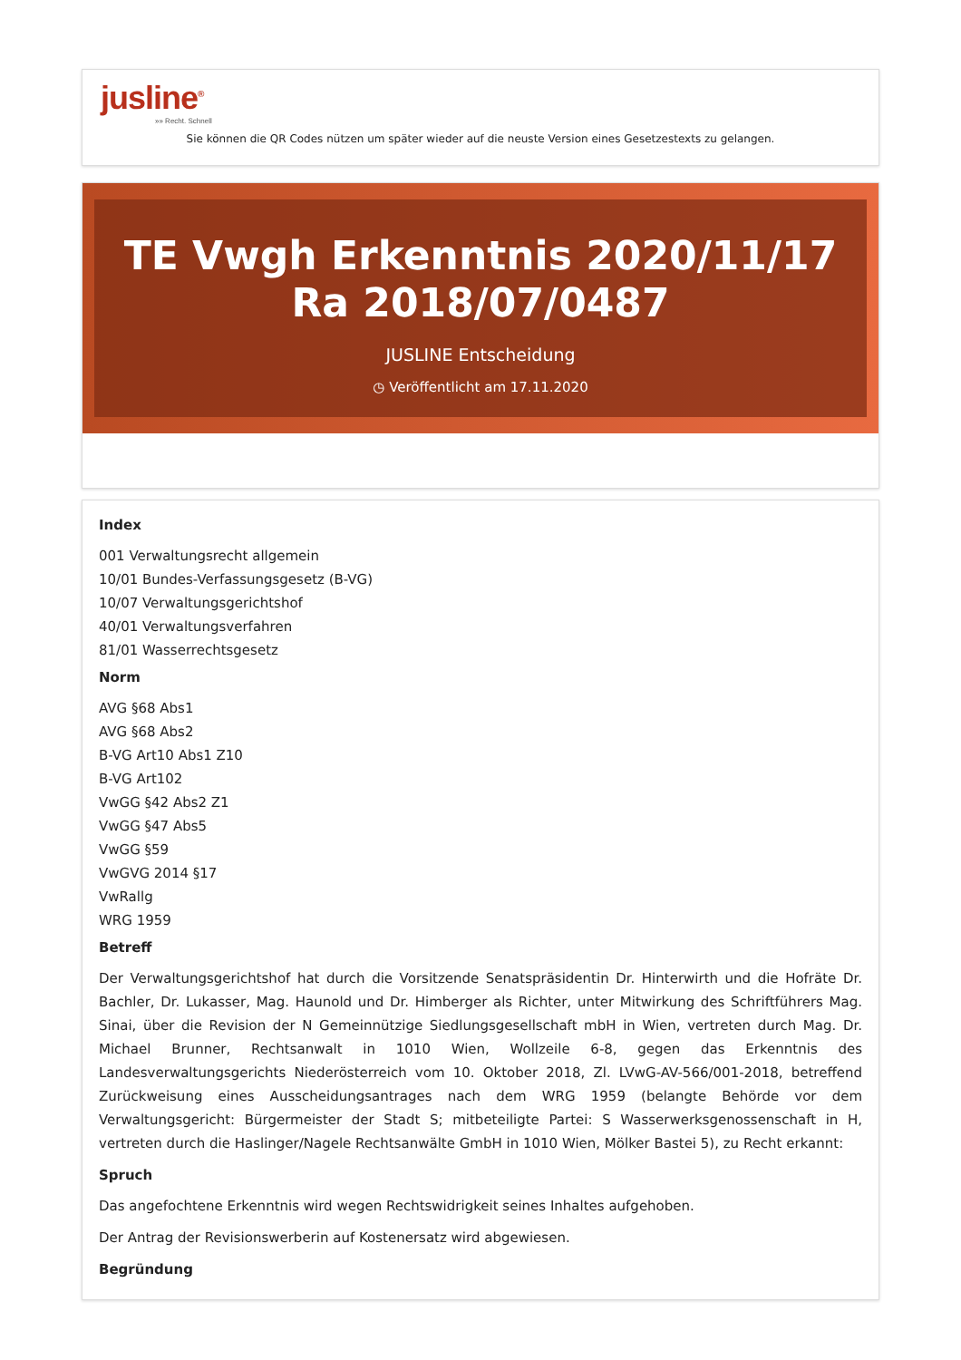jusline<sup>®</sup>
»» Recht. Schnell
Sie können die QR Codes nützen um später wieder auf die neuste Version eines Gesetzestexts zu gelangen.
TE Vwgh Erkenntnis 2020/11/17 Ra 2018/07/0487
JUSLINE Entscheidung
◷ Veröffentlicht am 17.11.2020
Index
001 Verwaltungsrecht allgemein
10/01 Bundes-Verfassungsgesetz (B-VG)
10/07 Verwaltungsgerichtshof
40/01 Verwaltungsverfahren
81/01 Wasserrechtsgesetz
Norm
AVG §68 Abs1
AVG §68 Abs2
B-VG Art10 Abs1 Z10
B-VG Art102
VwGG §42 Abs2 Z1
VwGG §47 Abs5
VwGG §59
VwGVG 2014 §17
VwRallg
WRG 1959
Betreff
Der Verwaltungsgerichtshof hat durch die Vorsitzende Senatspräsidentin Dr. Hinterwirth und die Hofräte Dr. Bachler, Dr. Lukasser, Mag. Haunold und Dr. Himberger als Richter, unter Mitwirkung des Schriftführers Mag. Sinai, über die Revision der N Gemeinnützige Siedlungsgesellschaft mbH in Wien, vertreten durch Mag. Dr. Michael Brunner, Rechtsanwalt in 1010 Wien, Wollzeile 6-8, gegen das Erkenntnis des Landesverwaltungsgerichts Niederösterreich vom 10. Oktober 2018, Zl. LVwG-AV-566/001-2018, betreffend Zurückweisung eines Ausscheidungsantrages nach dem WRG 1959 (belangte Behörde vor dem Verwaltungsgericht: Bürgermeister der Stadt S; mitbeteiligte Partei: S Wasserwerksgenossenschaft in H, vertreten durch die Haslinger/Nagele Rechtsanwälte GmbH in 1010 Wien, Mölker Bastei 5), zu Recht erkannt:
Spruch
Das angefochtene Erkenntnis wird wegen Rechtswidrigkeit seines Inhaltes aufgehoben.
Der Antrag der Revisionswerberin auf Kostenersatz wird abgewiesen.
Begründung